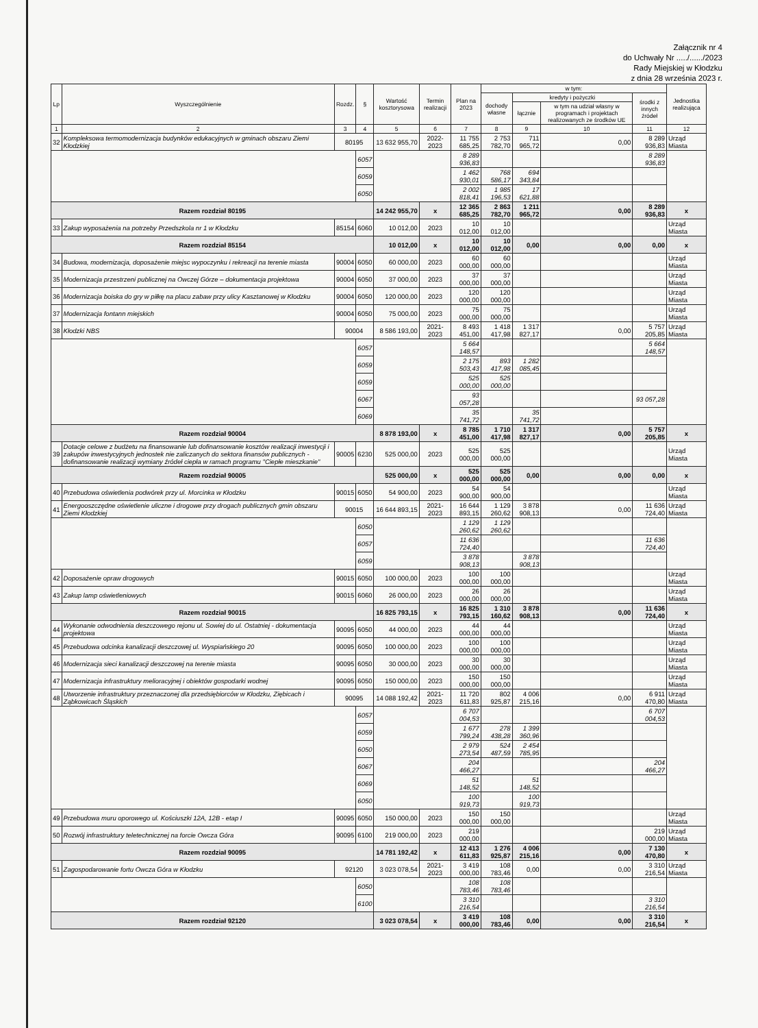Załącznik nr 4
do Uchwały Nr ...../....../2023
Rady Miejskiej w Kłodzku
z dnia 28 września 2023 r.
| Lp | Wyszczególnienie | Rozdz. | § | Wartość kosztorysowa | Termin realizacji | Plan na 2023 | w tym: | | | | Jednostka realizująca |
| --- | --- | --- | --- | --- | --- | --- | --- | --- | --- | --- | --- |
| | | | | | | | dochody własne | kredyty i pożyczki | | środki z innych źródeł | |
| | | | | | | | | łącznie | w tym na udział własny w programach i projektach realizowanych ze środków UE | | |
| 1 | 2 | 3 | 4 | 5 | 6 | 7 | 8 | 9 | 10 | 11 | 12 |
| 32 | Kompleksowa termomodernizacja budynków edukacyjnych w gminach obszaru Ziemi Kłodzkiej | 80195 | | 13 632 955,70 | 2022-2023 | 11 755 685,25 | 2 753 782,70 | 711 965,72 | 0,00 | 8 289 936,83 | Urząd Miasta |
| | | | 6057 | | | 8 289 936,83 | | | | 8 289 936,83 | |
| | | | 6059 | | | 1 462 930,01 | 768 586,17 | 694 343,84 | | | |
| | | | 6050 | | | 2 002 818,41 | 1 985 196,53 | 17 621,88 | | | |
| Razem rozdział 80195 | | | | 14 242 955,70 | x | 12 365 685,25 | 2 863 782,70 | 1 211 965,72 | 0,00 | 8 289 936,83 | x |
| 33 | Zakup wyposażenia na potrzeby Przedszkola nr 1 w Kłodzku | 85154 | 6060 | 10 012,00 | 2023 | 10 012,00 | 10 012,00 | | | | Urząd Miasta |
| Razem rozdział 85154 | | | | 10 012,00 | x | 10 012,00 | 10 012,00 | 0,00 | 0,00 | 0,00 | x |
| 34 | Budowa, modernizacja, doposażenie miejsc wypoczynku i rekreacji na terenie miasta | 90004 | 6050 | 60 000,00 | 2023 | 60 000,00 | 60 000,00 | | | | Urząd Miasta |
| 35 | Modernizacja przestrzeni publicznej na Owczej Górze – dokumentacja projektowa | 90004 | 6050 | 37 000,00 | 2023 | 37 000,00 | 37 000,00 | | | | Urząd Miasta |
| 36 | Modernizacja boiska do gry w piłkę na placu zabaw przy ulicy Kasztanowej w Kłodzku | 90004 | 6050 | 120 000,00 | 2023 | 120 000,00 | 120 000,00 | | | | Urząd Miasta |
| 37 | Modernizacja fontann miejskich | 90004 | 6050 | 75 000,00 | 2023 | 75 000,00 | 75 000,00 | | | | Urząd Miasta |
| 38 | Kłodzki NBS | 90004 | | 8 586 193,00 | 2021-2023 | 8 493 451,00 | 1 418 417,98 | 1 317 827,17 | 0,00 | 5 757 205,85 | Urząd Miasta |
| | | | 6057 | | | 5 664 148,57 | | | | 5 664 148,57 | |
| | | | 6059 | | | 2 175 503,43 | 893 417,98 | 1 282 085,45 | | | |
| | | | 6059 | | | 525 000,00 | 525 000,00 | | | | |
| | | | 6067 | | | 93 057,28 | | | | 93 057,28 | |
| | | | 6069 | | | 35 741,72 | | 35 741,72 | | | |
| Razem rozdział 90004 | | | | 8 878 193,00 | x | 8 785 451,00 | 1 710 417,98 | 1 317 827,17 | 0,00 | 5 757 205,85 | x |
| 39 | Dotacje celowe z budżetu na finansowanie lub dofinansowanie kosztów realizacji inwestycji i zakupów inwestycyjnych jednostek nie zaliczanych do sektora finansów publicznych - dofinansowanie realizacji wymiany źródeł ciepła w ramach programu "Ciepłe mieszkanie" | 90005 | 6230 | 525 000,00 | 2023 | 525 000,00 | 525 000,00 | | | | Urząd Miasta |
| Razem rozdział 90005 | | | | 525 000,00 | x | 525 000,00 | 525 000,00 | 0,00 | 0,00 | 0,00 | x |
| 40 | Przebudowa oświetlenia podwórek przy ul. Morcinka w Kłodzku | 90015 | 6050 | 54 900,00 | 2023 | 54 900,00 | 54 900,00 | | | | Urząd Miasta |
| 41 | Energooszczędne oświetlenie uliczne i drogowe przy drogach publicznych gmin obszaru Ziemi Kłodzkiej | 90015 | | 16 644 893,15 | 2021-2023 | 16 644 893,15 | 1 129 260,62 | 3 878 908,13 | 0,00 | 11 636 724,40 | Urząd Miasta |
| | | | 6050 | | | 1 129 260,62 | 1 129 260,62 | | | | |
| | | | 6057 | | | 11 636 724,40 | | | | 11 636 724,40 | |
| | | | 6059 | | | 3 878 908,13 | | 3 878 908,13 | | | |
| 42 | Doposażenie opraw drogowych | 90015 | 6050 | 100 000,00 | 2023 | 100 000,00 | 100 000,00 | | | | Urząd Miasta |
| 43 | Zakup lamp oświetleniowych | 90015 | 6060 | 26 000,00 | 2023 | 26 000,00 | 26 000,00 | | | | Urząd Miasta |
| Razem rozdział 90015 | | | | 16 825 793,15 | x | 16 825 793,15 | 1 310 160,62 | 3 878 908,13 | 0,00 | 11 636 724,40 | x |
| 44 | Wykonanie odwodnienia deszczowego rejonu ul. Sowiej do ul. Ostatniej - dokumentacja projektowa | 90095 | 6050 | 44 000,00 | 2023 | 44 000,00 | 44 000,00 | | | | Urząd Miasta |
| 45 | Przebudowa odcinka kanalizacji deszczowej ul. Wyspiańskiego 20 | 90095 | 6050 | 100 000,00 | 2023 | 100 000,00 | 100 000,00 | | | | Urząd Miasta |
| 46 | Modernizacja sieci kanalizacji deszczowej na terenie miasta | 90095 | 6050 | 30 000,00 | 2023 | 30 000,00 | 30 000,00 | | | | Urząd Miasta |
| 47 | Modernizacja infrastruktury melioracyjnej i obiektów gospodarki wodnej | 90095 | 6050 | 150 000,00 | 2023 | 150 000,00 | 150 000,00 | | | | Urząd Miasta |
| 48 | Utworzenie infrastruktury przeznaczonej dla przedsiębiorców w Kłodzku, Ziębicach i Ząbkowicach Śląskich | 90095 | | 14 088 192,42 | 2021-2023 | 11 720 611,83 | 802 925,87 | 4 006 215,16 | 0,00 | 6 911 470,80 | Urząd Miasta |
| | | | 6057 | | | 6 707 004,53 | | | | 6 707 004,53 | |
| | | | 6059 | | | 1 677 799,24 | 278 438,28 | 1 399 360,96 | | | |
| | | | 6050 | | | 2 979 273,54 | 524 487,59 | 2 454 785,95 | | | |
| | | | 6067 | | | 204 466,27 | | | | 204 466,27 | |
| | | | 6069 | | | 51 148,52 | | 51 148,52 | | | |
| | | | 6050 | | | 100 919,73 | | 100 919,73 | | | |
| 49 | Przebudowa muru oporowego ul. Kościuszki 12A, 12B - etap I | 90095 | 6050 | 150 000,00 | 2023 | 150 000,00 | 150 000,00 | | | | Urząd Miasta |
| 50 | Rozwój infrastruktury teletechnicznej na forcie Owcza Góra | 90095 | 6100 | 219 000,00 | 2023 | 219 000,00 | | | | 219 000,00 | Urząd Miasta |
| Razem rozdział 90095 | | | | 14 781 192,42 | x | 12 413 611,83 | 1 276 925,87 | 4 006 215,16 | 0,00 | 7 130 470,80 | x |
| 51 | Zagospodarowanie fortu Owcza Góra w Kłodzku | 92120 | | 3 023 078,54 | 2021-2023 | 3 419 000,00 | 108 783,46 | 0,00 | 0,00 | 3 310 216,54 | Urząd Miasta |
| | | | 6050 | | | 108 783,46 | 108 783,46 | | | | |
| | | | 6100 | | | 3 310 216,54 | | | | 3 310 216,54 | |
| Razem rozdział 92120 | | | | 3 023 078,54 | x | 3 419 000,00 | 108 783,46 | 0,00 | 0,00 | 3 310 216,54 | x |